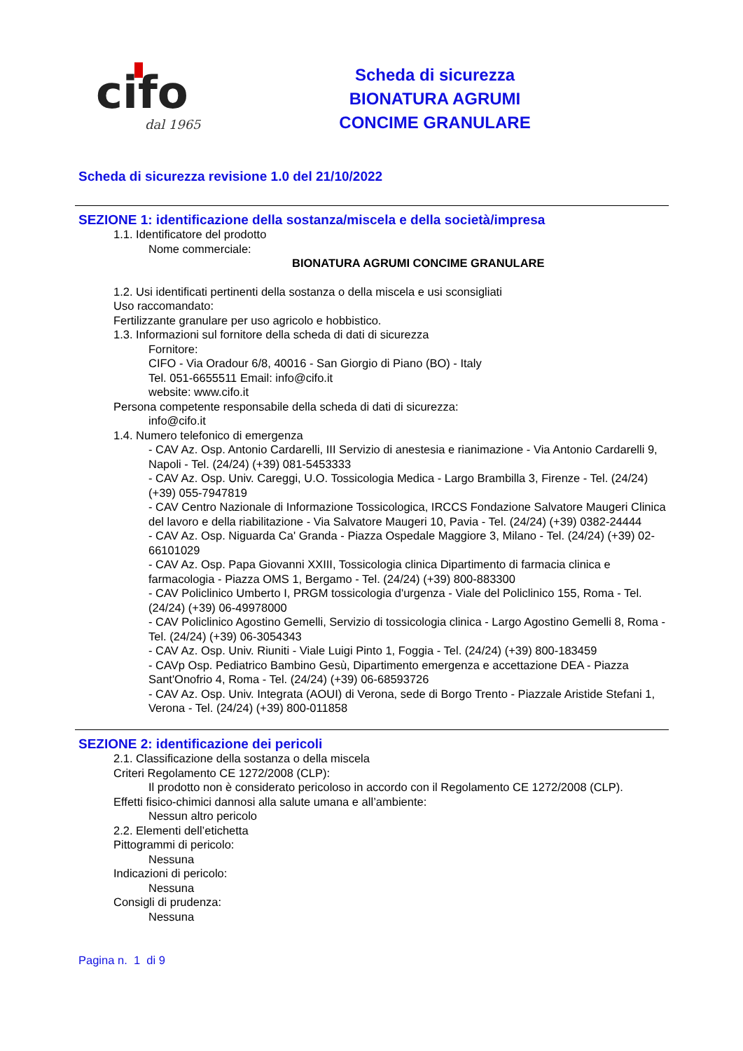cifo
dal 1965
Scheda di sicurezza
BIONATURA AGRUMI
CONCIME GRANULARE
Scheda di sicurezza revisione 1.0 del 21/10/2022
SEZIONE 1: identificazione della sostanza/miscela e della società/impresa
1.1. Identificatore del prodotto
Nome commerciale:
BIONATURA AGRUMI CONCIME GRANULARE
1.2. Usi identificati pertinenti della sostanza o della miscela e usi sconsigliati
Uso raccomandato:
Fertilizzante granulare per uso agricolo e hobbistico.
1.3. Informazioni sul fornitore della scheda di dati di sicurezza
Fornitore:
CIFO - Via Oradour 6/8, 40016 - San Giorgio di Piano (BO) - Italy
Tel. 051-6655511 Email: info@cifo.it
website: www.cifo.it
Persona competente responsabile della scheda di dati di sicurezza:
info@cifo.it
1.4. Numero telefonico di emergenza
- CAV Az. Osp. Antonio Cardarelli, III Servizio di anestesia e rianimazione - Via Antonio Cardarelli 9, Napoli - Tel. (24/24) (+39) 081-5453333
- CAV Az. Osp. Univ. Careggi, U.O. Tossicologia Medica - Largo Brambilla 3, Firenze - Tel. (24/24) (+39) 055-7947819
- CAV Centro Nazionale di Informazione Tossicologica, IRCCS Fondazione Salvatore Maugeri Clinica del lavoro e della riabilitazione - Via Salvatore Maugeri 10, Pavia - Tel. (24/24) (+39) 0382-24444
- CAV Az. Osp. Niguarda Ca' Granda - Piazza Ospedale Maggiore 3, Milano - Tel. (24/24) (+39) 02-66101029
- CAV Az. Osp. Papa Giovanni XXIII, Tossicologia clinica Dipartimento di farmacia clinica e farmacologia - Piazza OMS 1, Bergamo - Tel. (24/24) (+39) 800-883300
- CAV Policlinico Umberto I, PRGM tossicologia d'urgenza - Viale del Policlinico 155, Roma - Tel. (24/24) (+39) 06-49978000
- CAV Policlinico Agostino Gemelli, Servizio di tossicologia clinica - Largo Agostino Gemelli 8, Roma - Tel. (24/24) (+39) 06-3054343
- CAV Az. Osp. Univ. Riuniti - Viale Luigi Pinto 1, Foggia - Tel. (24/24) (+39) 800-183459
- CAVp Osp. Pediatrico Bambino Gesù, Dipartimento emergenza e accettazione DEA - Piazza Sant'Onofrio 4, Roma - Tel. (24/24) (+39) 06-68593726
- CAV Az. Osp. Univ. Integrata (AOUI) di Verona, sede di Borgo Trento - Piazzale Aristide Stefani 1, Verona - Tel. (24/24) (+39) 800-011858
SEZIONE 2: identificazione dei pericoli
2.1. Classificazione della sostanza o della miscela
Criteri Regolamento CE 1272/2008 (CLP):
Il prodotto non è considerato pericoloso in accordo con il Regolamento CE 1272/2008 (CLP).
Effetti fisico-chimici dannosi alla salute umana e all’ambiente:
Nessun altro pericolo
2.2. Elementi dell’etichetta
Pittogrammi di pericolo:
Nessuna
Indicazioni di pericolo:
Nessuna
Consigli di prudenza:
Nessuna
Pagina n. 1 di 9